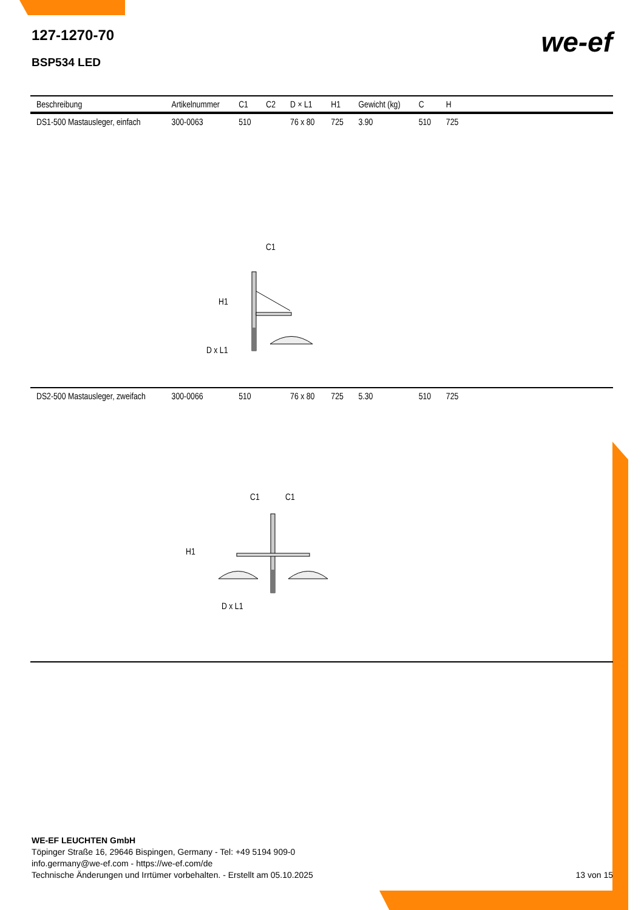127-1270-70
BSP534 LED
we-ef
| Beschreibung | Artikelnummer | C1 | C2 | D × L1 | H1 | Gewicht (kg) | C | H | |
| --- | --- | --- | --- | --- | --- | --- | --- | --- | --- |
| DS1-500 Mastausleger, einfach | 300-0063 | 510 | | 76 x 80 | 725 | 3.90 | 510 | 725 | |
| C1 H1 D x L1 | | | | | | | | | |
| DS2-500 Mastausleger, zweifach | 300-0066 | 510 | | 76 x 80 | 725 | 5.30 | 510 | 725 | |
| C1 C1 H1 D x L1 | | | | | | | | | |
WE-EF LEUCHTEN GmbH
Töpinger Straße 16, 29646 Bispingen, Germany - Tel: +49 5194 909-0
info.germany@we-ef.com - https://we-ef.com/de
Technische Änderungen und Irrtümer vorbehalten. - Erstellt am 05.10.2025
13 von 15